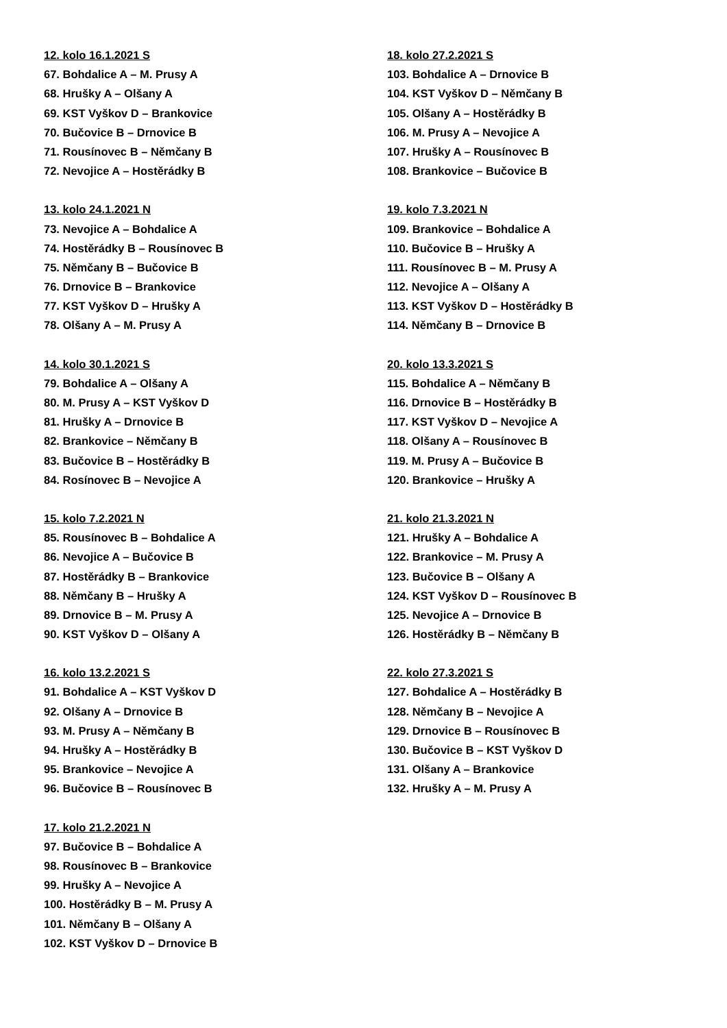12. kolo 16.1.2021 S
67. Bohdalice A – M. Prusy A
68. Hrušky A – Olšany A
69. KST Vyškov D – Brankovice
70. Bučovice B – Drnovice B
71. Rousínovec B – Němčany B
72. Nevojice A – Hostěrádky B
13. kolo 24.1.2021 N
73. Nevojice A – Bohdalice A
74. Hostěrádky B – Rousínovec B
75. Němčany B – Bučovice B
76. Drnovice B – Brankovice
77. KST Vyškov D – Hrušky A
78. Olšany A – M. Prusy A
14. kolo 30.1.2021 S
79. Bohdalice A – Olšany A
80. M. Prusy A – KST Vyškov D
81. Hrušky A – Drnovice B
82. Brankovice – Němčany B
83. Bučovice B – Hostěrádky B
84. Rosínovec B – Nevojice A
15. kolo 7.2.2021 N
85. Rousínovec B – Bohdalice A
86. Nevojice A – Bučovice B
87. Hostěrádky B – Brankovice
88. Němčany B – Hrušky A
89. Drnovice B – M. Prusy A
90. KST Vyškov D – Olšany A
16. kolo 13.2.2021 S
91. Bohdalice A – KST Vyškov D
92. Olšany A – Drnovice B
93. M. Prusy A – Němčany B
94. Hrušky A – Hostěrádky B
95. Brankovice – Nevojice A
96. Bučovice B – Rousínovec B
17. kolo 21.2.2021 N
97. Bučovice B – Bohdalice A
98. Rousínovec B – Brankovice
99. Hrušky A – Nevojice A
100. Hostěrádky B – M. Prusy A
101. Němčany B – Olšany A
102. KST Vyškov D – Drnovice B
18. kolo 27.2.2021 S
103. Bohdalice A – Drnovice B
104. KST Vyškov D – Němčany B
105. Olšany A – Hostěrádky B
106. M. Prusy A – Nevojice A
107. Hrušky A – Rousínovec B
108. Brankovice – Bučovice B
19. kolo 7.3.2021 N
109. Brankovice – Bohdalice A
110. Bučovice B – Hrušky A
111. Rousínovec B – M. Prusy A
112. Nevojice A – Olšany A
113. KST Vyškov D – Hostěrádky B
114. Němčany B – Drnovice B
20. kolo 13.3.2021 S
115. Bohdalice A – Němčany B
116. Drnovice B – Hostěrádky B
117. KST Vyškov D – Nevojice A
118. Olšany A – Rousínovec B
119. M. Prusy A – Bučovice B
120. Brankovice – Hrušky A
21. kolo 21.3.2021 N
121. Hrušky A – Bohdalice A
122. Brankovice – M. Prusy A
123. Bučovice B – Olšany A
124. KST Vyškov D – Rousínovec B
125. Nevojice A – Drnovice B
126. Hostěrádky B – Němčany B
22. kolo 27.3.2021 S
127. Bohdalice A – Hostěrádky B
128. Němčany B – Nevojice A
129. Drnovice B – Rousínovec B
130. Bučovice B – KST Vyškov D
131. Olšany A – Brankovice
132. Hrušky A – M. Prusy A